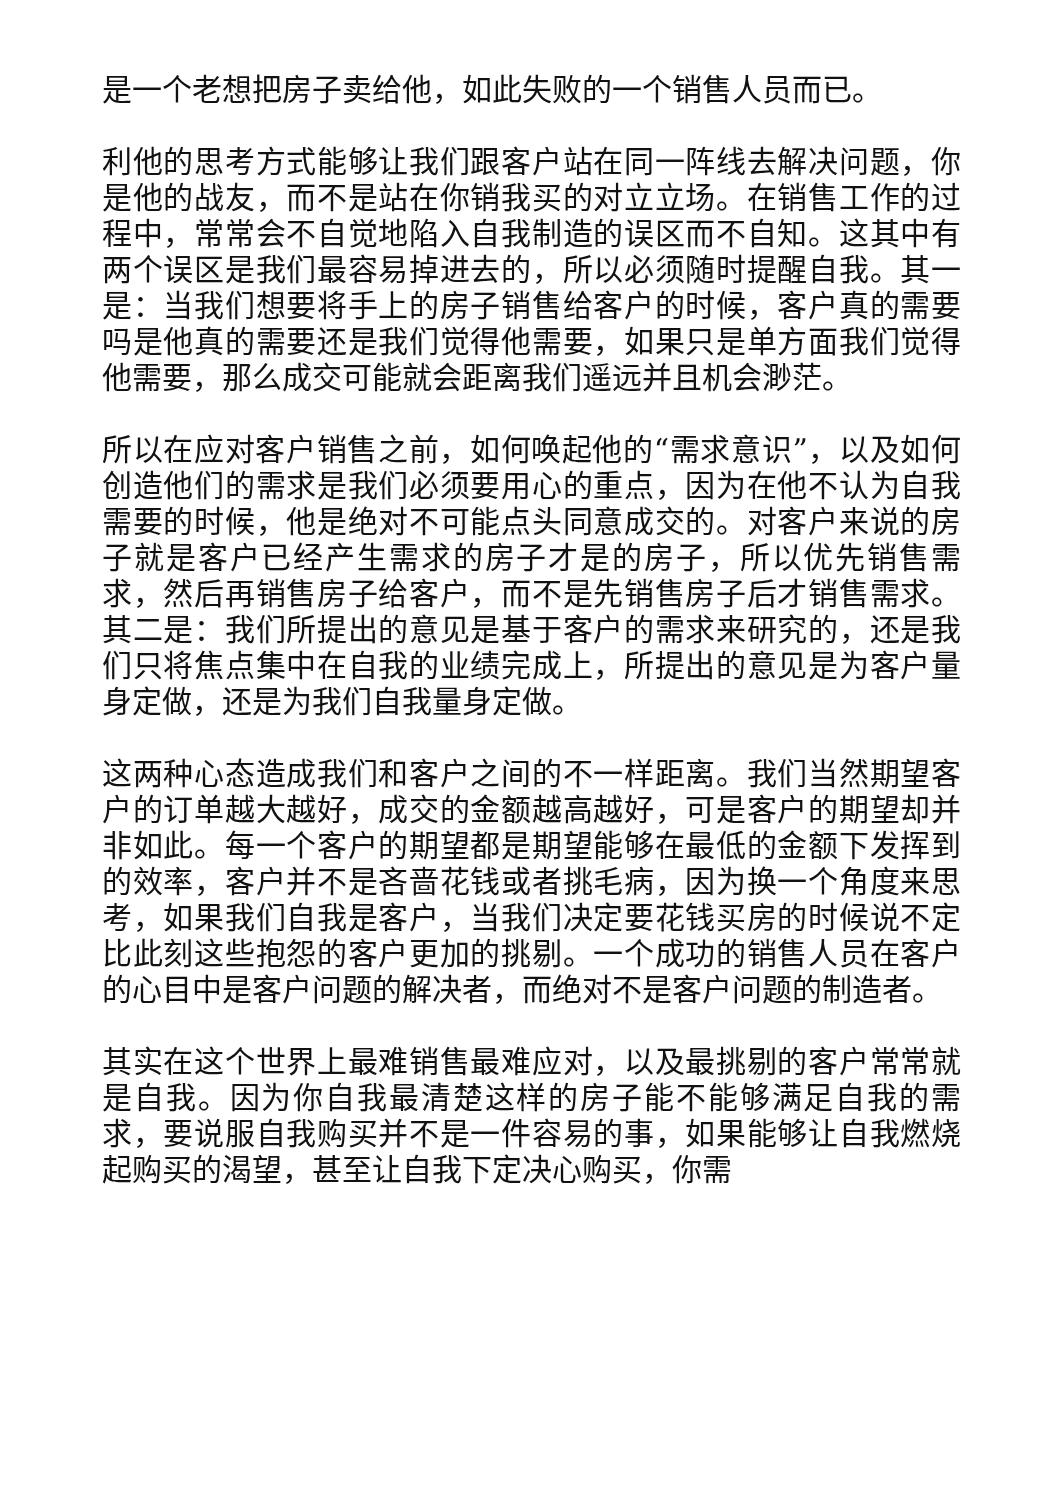是一个老想把房子卖给他，如此失败的一个销售人员而已。
利他的思考方式能够让我们跟客户站在同一阵线去解决问题，你是他的战友，而不是站在你销我买的对立立场。在销售工作的过程中，常常会不自觉地陷入自我制造的误区而不自知。这其中有两个误区是我们最容易掉进去的，所以必须随时提醒自我。其一是：当我们想要将手上的房子销售给客户的时候，客户真的需要吗是他真的需要还是我们觉得他需要，如果只是单方面我们觉得他需要，那么成交可能就会距离我们遥远并且机会渺茫。
所以在应对客户销售之前，如何唤起他的“需求意识”，以及如何创造他们的需求是我们必须要用心的重点，因为在他不认为自我需要的时候，他是绝对不可能点头同意成交的。对客户来说的房子就是客户已经产生需求的房子才是的房子，所以优先销售需求，然后再销售房子给客户，而不是先销售房子后才销售需求。其二是：我们所提出的意见是基于客户的需求来研究的，还是我们只将焦点集中在自我的业绩完成上，所提出的意见是为客户量身定做，还是为我们自我量身定做。
这两种心态造成我们和客户之间的不一样距离。我们当然期望客户的订单越大越好，成交的金额越高越好，可是客户的期望却并非如此。每一个客户的期望都是期望能够在最低的金额下发挥到的效率，客户并不是吝啬花钱或者挑毛病，因为换一个角度来思考，如果我们自我是客户，当我们决定要花钱买房的时候说不定比此刻这些抱怨的客户更加的挑剔。一个成功的销售人员在客户的心目中是客户问题的解决者，而绝对不是客户问题的制造者。
其实在这个世界上最难销售最难应对，以及最挑剔的客户常常就是自我。因为你自我最清楚这样的房子能不能够满足自我的需求，要说服自我购买并不是一件容易的事，如果能够让自我燃烧起购买的渴望，甚至让自我下定决心购买，你需